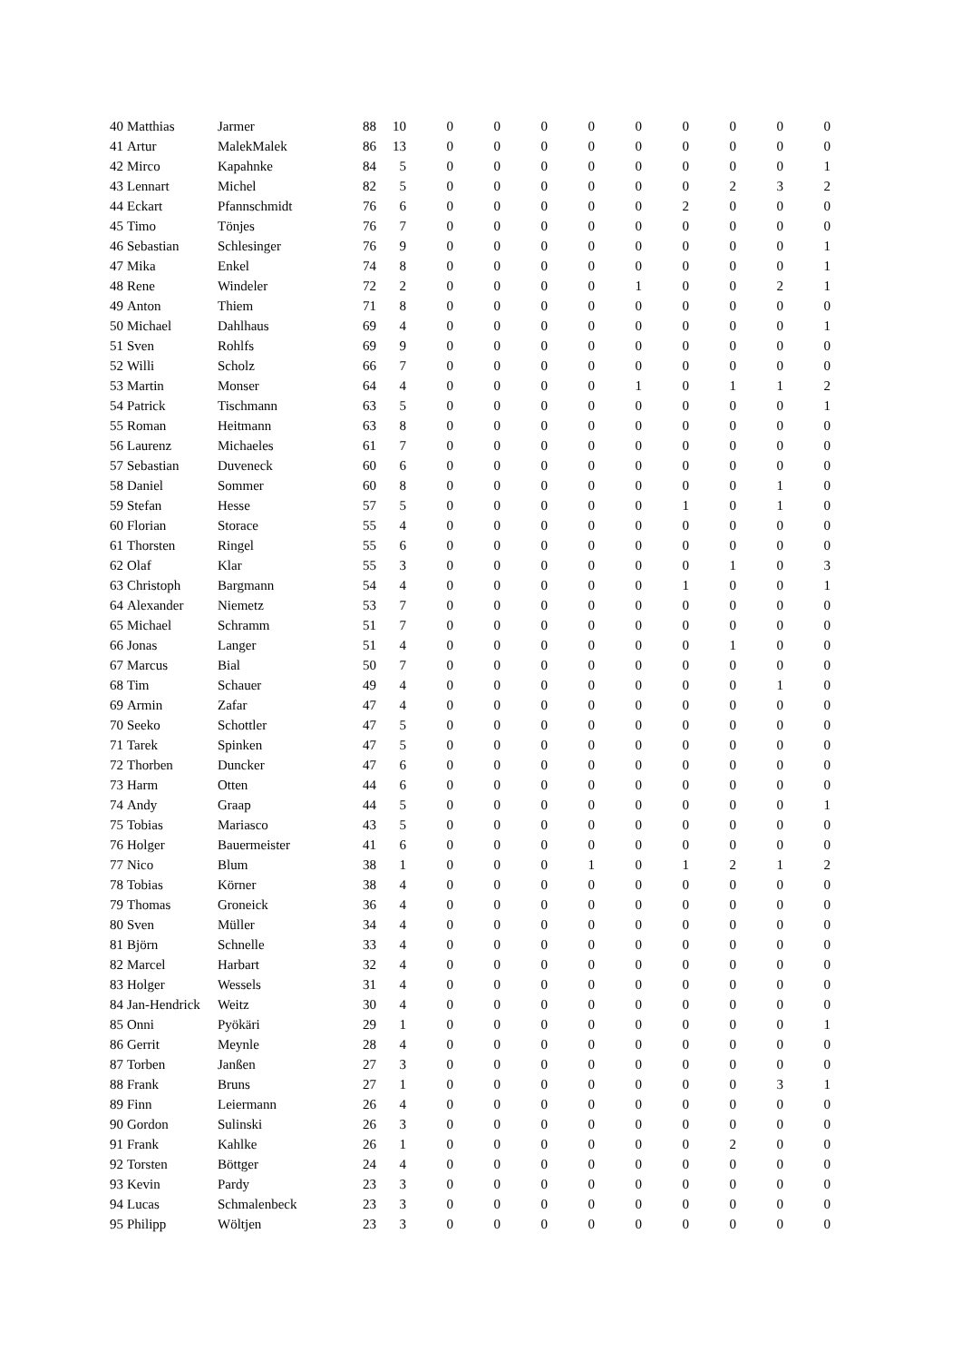| 40 | Matthias | Jarmer | 88 | 10 | 0 | 0 | 0 | 0 | 0 | 0 | 0 | 0 | 0 |
| 41 | Artur | MalekMalek | 86 | 13 | 0 | 0 | 0 | 0 | 0 | 0 | 0 | 0 | 0 |
| 42 | Mirco | Kapahnke | 84 | 5 | 0 | 0 | 0 | 0 | 0 | 0 | 0 | 0 | 1 |
| 43 | Lennart | Michel | 82 | 5 | 0 | 0 | 0 | 0 | 0 | 0 | 2 | 3 | 2 |
| 44 | Eckart | Pfannschmidt | 76 | 6 | 0 | 0 | 0 | 0 | 0 | 2 | 0 | 0 | 0 |
| 45 | Timo | Tönjes | 76 | 7 | 0 | 0 | 0 | 0 | 0 | 0 | 0 | 0 | 0 |
| 46 | Sebastian | Schlesinger | 76 | 9 | 0 | 0 | 0 | 0 | 0 | 0 | 0 | 0 | 1 |
| 47 | Mika | Enkel | 74 | 8 | 0 | 0 | 0 | 0 | 0 | 0 | 0 | 0 | 1 |
| 48 | Rene | Windeler | 72 | 2 | 0 | 0 | 0 | 0 | 1 | 0 | 0 | 2 | 1 |
| 49 | Anton | Thiem | 71 | 8 | 0 | 0 | 0 | 0 | 0 | 0 | 0 | 0 | 0 |
| 50 | Michael | Dahlhaus | 69 | 4 | 0 | 0 | 0 | 0 | 0 | 0 | 0 | 0 | 1 |
| 51 | Sven | Rohlfs | 69 | 9 | 0 | 0 | 0 | 0 | 0 | 0 | 0 | 0 | 0 |
| 52 | Willi | Scholz | 66 | 7 | 0 | 0 | 0 | 0 | 0 | 0 | 0 | 0 | 0 |
| 53 | Martin | Monser | 64 | 4 | 0 | 0 | 0 | 0 | 1 | 0 | 1 | 1 | 2 |
| 54 | Patrick | Tischmann | 63 | 5 | 0 | 0 | 0 | 0 | 0 | 0 | 0 | 0 | 1 |
| 55 | Roman | Heitmann | 63 | 8 | 0 | 0 | 0 | 0 | 0 | 0 | 0 | 0 | 0 |
| 56 | Laurenz | Michaeles | 61 | 7 | 0 | 0 | 0 | 0 | 0 | 0 | 0 | 0 | 0 |
| 57 | Sebastian | Duveneck | 60 | 6 | 0 | 0 | 0 | 0 | 0 | 0 | 0 | 0 | 0 |
| 58 | Daniel | Sommer | 60 | 8 | 0 | 0 | 0 | 0 | 0 | 0 | 0 | 1 | 0 |
| 59 | Stefan | Hesse | 57 | 5 | 0 | 0 | 0 | 0 | 0 | 1 | 0 | 1 | 0 |
| 60 | Florian | Storace | 55 | 4 | 0 | 0 | 0 | 0 | 0 | 0 | 0 | 0 | 0 |
| 61 | Thorsten | Ringel | 55 | 6 | 0 | 0 | 0 | 0 | 0 | 0 | 0 | 0 | 0 |
| 62 | Olaf | Klar | 55 | 3 | 0 | 0 | 0 | 0 | 0 | 0 | 1 | 0 | 3 |
| 63 | Christoph | Bargmann | 54 | 4 | 0 | 0 | 0 | 0 | 0 | 1 | 0 | 0 | 1 |
| 64 | Alexander | Niemetz | 53 | 7 | 0 | 0 | 0 | 0 | 0 | 0 | 0 | 0 | 0 |
| 65 | Michael | Schramm | 51 | 7 | 0 | 0 | 0 | 0 | 0 | 0 | 0 | 0 | 0 |
| 66 | Jonas | Langer | 51 | 4 | 0 | 0 | 0 | 0 | 0 | 0 | 1 | 0 | 0 |
| 67 | Marcus | Bial | 50 | 7 | 0 | 0 | 0 | 0 | 0 | 0 | 0 | 0 | 0 |
| 68 | Tim | Schauer | 49 | 4 | 0 | 0 | 0 | 0 | 0 | 0 | 0 | 1 | 0 |
| 69 | Armin | Zafar | 47 | 4 | 0 | 0 | 0 | 0 | 0 | 0 | 0 | 0 | 0 |
| 70 | Seeko | Schottler | 47 | 5 | 0 | 0 | 0 | 0 | 0 | 0 | 0 | 0 | 0 |
| 71 | Tarek | Spinken | 47 | 5 | 0 | 0 | 0 | 0 | 0 | 0 | 0 | 0 | 0 |
| 72 | Thorben | Duncker | 47 | 6 | 0 | 0 | 0 | 0 | 0 | 0 | 0 | 0 | 0 |
| 73 | Harm | Otten | 44 | 6 | 0 | 0 | 0 | 0 | 0 | 0 | 0 | 0 | 0 |
| 74 | Andy | Graap | 44 | 5 | 0 | 0 | 0 | 0 | 0 | 0 | 0 | 0 | 1 |
| 75 | Tobias | Mariasco | 43 | 5 | 0 | 0 | 0 | 0 | 0 | 0 | 0 | 0 | 0 |
| 76 | Holger | Bauermeister | 41 | 6 | 0 | 0 | 0 | 0 | 0 | 0 | 0 | 0 | 0 |
| 77 | Nico | Blum | 38 | 1 | 0 | 0 | 0 | 1 | 0 | 1 | 2 | 1 | 2 |
| 78 | Tobias | Körner | 38 | 4 | 0 | 0 | 0 | 0 | 0 | 0 | 0 | 0 | 0 |
| 79 | Thomas | Groneick | 36 | 4 | 0 | 0 | 0 | 0 | 0 | 0 | 0 | 0 | 0 |
| 80 | Sven | Müller | 34 | 4 | 0 | 0 | 0 | 0 | 0 | 0 | 0 | 0 | 0 |
| 81 | Björn | Schnelle | 33 | 4 | 0 | 0 | 0 | 0 | 0 | 0 | 0 | 0 | 0 |
| 82 | Marcel | Harbart | 32 | 4 | 0 | 0 | 0 | 0 | 0 | 0 | 0 | 0 | 0 |
| 83 | Holger | Wessels | 31 | 4 | 0 | 0 | 0 | 0 | 0 | 0 | 0 | 0 | 0 |
| 84 | Jan-Hendrick | Weitz | 30 | 4 | 0 | 0 | 0 | 0 | 0 | 0 | 0 | 0 | 0 |
| 85 | Onni | Pyökäri | 29 | 1 | 0 | 0 | 0 | 0 | 0 | 0 | 0 | 0 | 1 |
| 86 | Gerrit | Meynle | 28 | 4 | 0 | 0 | 0 | 0 | 0 | 0 | 0 | 0 | 0 |
| 87 | Torben | Janßen | 27 | 3 | 0 | 0 | 0 | 0 | 0 | 0 | 0 | 0 | 0 |
| 88 | Frank | Bruns | 27 | 1 | 0 | 0 | 0 | 0 | 0 | 0 | 0 | 3 | 1 |
| 89 | Finn | Leiermann | 26 | 4 | 0 | 0 | 0 | 0 | 0 | 0 | 0 | 0 | 0 |
| 90 | Gordon | Sulinski | 26 | 3 | 0 | 0 | 0 | 0 | 0 | 0 | 0 | 0 | 0 |
| 91 | Frank | Kahlke | 26 | 1 | 0 | 0 | 0 | 0 | 0 | 0 | 2 | 0 | 0 |
| 92 | Torsten | Böttger | 24 | 4 | 0 | 0 | 0 | 0 | 0 | 0 | 0 | 0 | 0 |
| 93 | Kevin | Pardy | 23 | 3 | 0 | 0 | 0 | 0 | 0 | 0 | 0 | 0 | 0 |
| 94 | Lucas | Schmalenbeck | 23 | 3 | 0 | 0 | 0 | 0 | 0 | 0 | 0 | 0 | 0 |
| 95 | Philipp | Wöltjen | 23 | 3 | 0 | 0 | 0 | 0 | 0 | 0 | 0 | 0 | 0 |